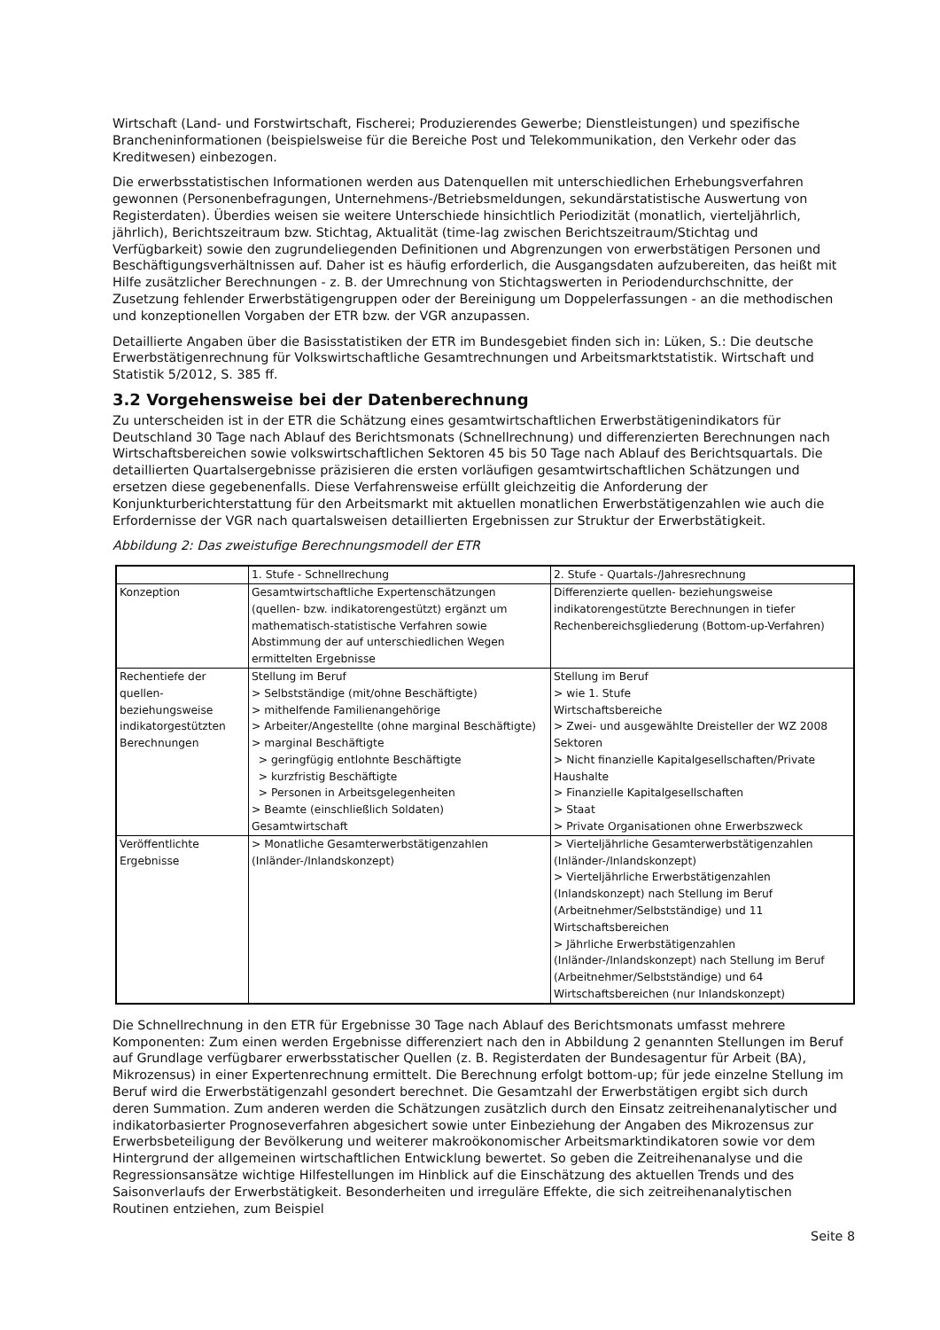Wirtschaft (Land- und Forstwirtschaft, Fischerei; Produzierendes Gewerbe; Dienstleistungen) und spezifische Brancheninformationen (beispielsweise für die Bereiche Post und Telekommunikation, den Verkehr oder das Kreditwesen) einbezogen.
Die erwerbsstatistischen Informationen werden aus Datenquellen mit unterschiedlichen Erhebungsverfahren gewonnen (Personenbefragungen, Unternehmens-/Betriebsmeldungen, sekundärstatistische Auswertung von Registerdaten). Überdies weisen sie weitere Unterschiede hinsichtlich Periodizität (monatlich, vierteljährlich, jährlich), Berichtszeitraum bzw. Stichtag, Aktualität (time-lag zwischen Berichtszeitraum/Stichtag und Verfügbarkeit) sowie den zugrundeliegenden Definitionen und Abgrenzungen von erwerbstätigen Personen und Beschäftigungsverhältnissen auf. Daher ist es häufig erforderlich, die Ausgangsdaten aufzubereiten, das heißt mit Hilfe zusätzlicher Berechnungen - z. B. der Umrechnung von Stichtagswerten in Periodendurchschnitte, der Zusetzung fehlender Erwerbstätigengruppen oder der Bereinigung um Doppelerfassungen - an die methodischen und konzeptionellen Vorgaben der ETR bzw. der VGR anzupassen.
Detaillierte Angaben über die Basisstatistiken der ETR im Bundesgebiet finden sich in: Lüken, S.: Die deutsche Erwerbstätigenrechnung für Volkswirtschaftliche Gesamtrechnungen und Arbeitsmarktstatistik. Wirtschaft und Statistik 5/2012, S. 385 ff.
3.2 Vorgehensweise bei der Datenberechnung
Zu unterscheiden ist in der ETR die Schätzung eines gesamtwirtschaftlichen Erwerbstätigenindikators für Deutschland 30 Tage nach Ablauf des Berichtsmonats (Schnellrechnung) und differenzierten Berechnungen nach Wirtschaftsbereichen sowie volkswirtschaftlichen Sektoren 45 bis 50 Tage nach Ablauf des Berichtsquartals. Die detaillierten Quartalsergebnisse präzisieren die ersten vorläufigen gesamtwirtschaftlichen Schätzungen und ersetzen diese gegebenenfalls. Diese Verfahrensweise erfüllt gleichzeitig die Anforderung der Konjunkturberichterstattung für den Arbeitsmarkt mit aktuellen monatlichen Erwerbstätigenzahlen wie auch die Erfordernisse der VGR nach quartalsweisen detaillierten Ergebnissen zur Struktur der Erwerbstätigkeit.
Abbildung 2: Das zweistufige Berechnungsmodell der ETR
| | 1. Stufe - Schnellrechung | 2. Stufe - Quartals-/Jahresrechnung |
| Konzeption | Gesamtwirtschaftliche Expertenschätzungen (quellen- bzw. indikatorengestützt) ergänzt um mathematisch-statistische Verfahren sowie Abstimmung der auf unterschiedlichen Wegen ermittelten Ergebnisse | Differenzierte quellen- beziehungsweise indikatorengestützte Berechnungen in tiefer Rechenbereichsgliederung (Bottom-up-Verfahren) |
| Rechentiefe der quellen-beziehungsweise indikatorgestützten Berechnungen | Stellung im Beruf > Selbstständige (mit/ohne Beschäftigte) > mithelfende Familienangehörige > Arbeiter/Angestellte (ohne marginal Beschäftigte) > marginal Beschäftigte > geringfügig entlohnte Beschäftigte > kurzfristig Beschäftigte > Personen in Arbeitsgelegenheiten > Beamte (einschließlich Soldaten) Gesamtwirtschaft | Stellung im Beruf > wie 1. Stufe Wirtschaftsbereiche > Zwei- und ausgewählte Dreisteller der WZ 2008 Sektoren > Nicht finanzielle Kapitalgesellschaften/Private Haushalte > Finanzielle Kapitalgesellschaften > Staat > Private Organisationen ohne Erwerbszweck |
| Veröffentlichte Ergebnisse | > Monatliche Gesamterwerbstätigenzahlen (Inländer-/Inlandskonzept) | > Vierteljährliche Gesamterwerbstätigenzahlen (Inländer-/Inlandskonzept) > Vierteljährliche Erwerbstätigenzahlen (Inlandskonzept) nach Stellung im Beruf (Arbeitnehmer/Selbstständige) und 11 Wirtschaftsbereichen > Jährliche Erwerbstätigenzahlen (Inländer-/Inlandskonzept) nach Stellung im Beruf (Arbeitnehmer/Selbstständige) und 64 Wirtschaftsbereichen (nur Inlandskonzept) |
Die Schnellrechnung in den ETR für Ergebnisse 30 Tage nach Ablauf des Berichtsmonats umfasst mehrere Komponenten: Zum einen werden Ergebnisse differenziert nach den in Abbildung 2 genannten Stellungen im Beruf auf Grundlage verfügbarer erwerbsstatischer Quellen (z. B. Registerdaten der Bundesagentur für Arbeit (BA), Mikrozensus) in einer Expertenrechnung ermittelt. Die Berechnung erfolgt bottom-up; für jede einzelne Stellung im Beruf wird die Erwerbstätigenzahl gesondert berechnet. Die Gesamtzahl der Erwerbstätigen ergibt sich durch deren Summation. Zum anderen werden die Schätzungen zusätzlich durch den Einsatz zeitreihenanalytischer und indikatorbasierter Prognoseverfahren abgesichert sowie unter Einbeziehung der Angaben des Mikrozensus zur Erwerbsbeteiligung der Bevölkerung und weiterer makroökonomischer Arbeitsmarktindikatoren sowie vor dem Hintergrund der allgemeinen wirtschaftlichen Entwicklung bewertet. So geben die Zeitreihenanalyse und die Regressionsansätze wichtige Hilfestellungen im Hinblick auf die Einschätzung des aktuellen Trends und des Saisonverlaufs der Erwerbstätigkeit. Besonderheiten und irreguläre Effekte, die sich zeitreihenanalytischen Routinen entziehen, zum Beispiel
Seite 8